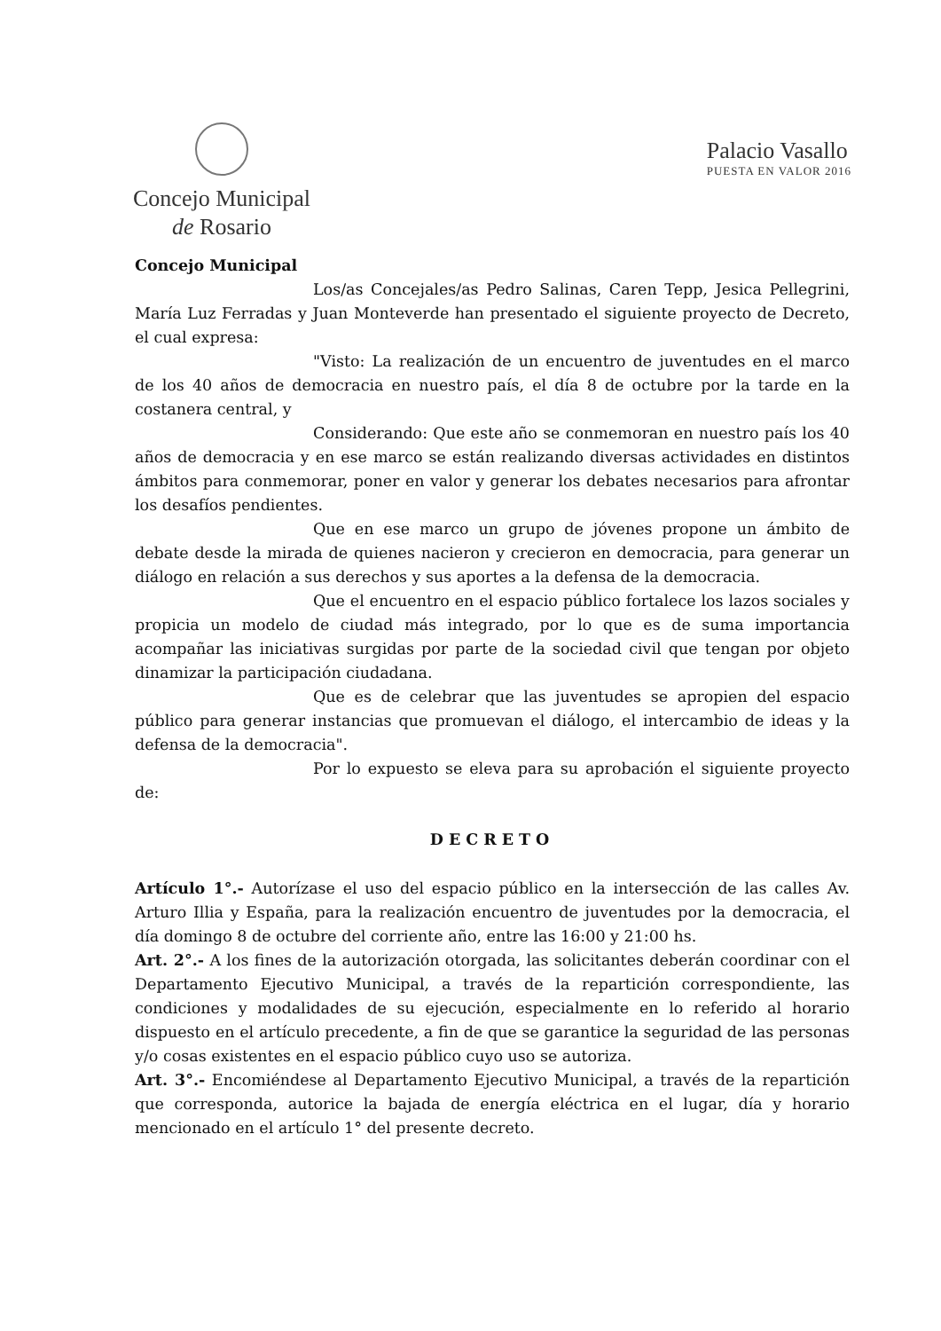Concejo Municipal
de Rosario
Palacio Vasallo
PUESTA EN VALOR 2016
Concejo Municipal
Los/as Concejales/as Pedro Salinas, Caren Tepp, Jesica Pellegrini, María Luz Ferradas y Juan Monteverde han presentado el siguiente proyecto de Decreto, el cual expresa:
"Visto: La realización de un encuentro de juventudes en el marco de los 40 años de democracia en nuestro país, el día 8 de octubre por la tarde en la costanera central, y
Considerando: Que este año se conmemoran en nuestro país los 40 años de democracia y en ese marco se están realizando diversas actividades en distintos ámbitos para conmemorar, poner en valor y generar los debates necesarios para afrontar los desafíos pendientes.
Que en ese marco un grupo de jóvenes propone un ámbito de debate desde la mirada de quienes nacieron y crecieron en democracia, para generar un diálogo en relación a sus derechos y sus aportes a la defensa de la democracia.
Que el encuentro en el espacio público fortalece los lazos sociales y propicia un modelo de ciudad más integrado, por lo que es de suma importancia acompañar las iniciativas surgidas por parte de la sociedad civil que tengan por objeto dinamizar la participación ciudadana.
Que es de celebrar que las juventudes se apropien del espacio público para generar instancias que promuevan el diálogo, el intercambio de ideas y la defensa de la democracia".
Por lo expuesto se eleva para su aprobación el siguiente proyecto de:
DECRETO
Artículo 1°.- Autorízase el uso del espacio público en la intersección de las calles Av. Arturo Illia y España, para la realización encuentro de juventudes por la democracia, el día domingo 8 de octubre del corriente año, entre las 16:00 y 21:00 hs.
Art. 2°.- A los fines de la autorización otorgada, las solicitantes deberán coordinar con el Departamento Ejecutivo Municipal, a través de la repartición correspondiente, las condiciones y modalidades de su ejecución, especialmente en lo referido al horario dispuesto en el artículo precedente, a fin de que se garantice la seguridad de las personas y/o cosas existentes en el espacio público cuyo uso se autoriza.
Art. 3°.- Encomiéndese al Departamento Ejecutivo Municipal, a través de la repartición que corresponda, autorice la bajada de energía eléctrica en el lugar, día y horario mencionado en el artículo 1° del presente decreto.